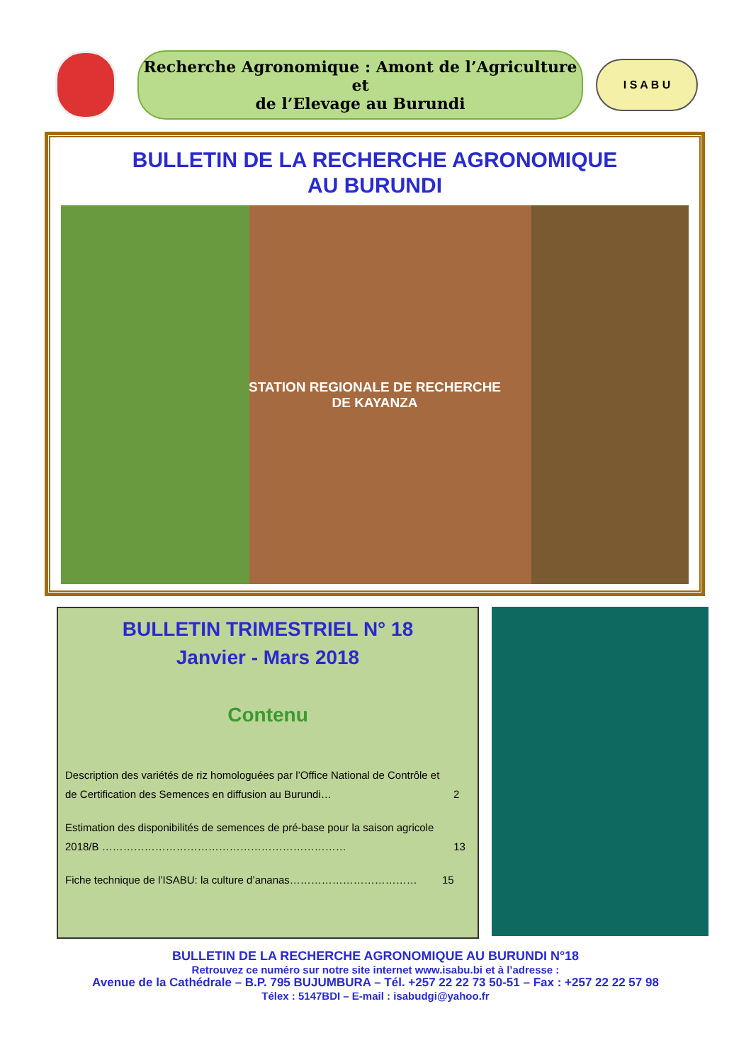Recherche Agronomique : Amont de l’Agriculture et
de l’Elevage au Burundi
I S A B U
BULLETIN DE LA RECHERCHE AGRONOMIQUE
AU BURUNDI
STATION REGIONALE DE RECHERCHE
DE KAYANZA
BULLETIN TRIMESTRIEL N° 18
Janvier - Mars 2018
Contenu
Description des variétés de riz homologuées par l’Office National de Contrôle et de Certification des Semences en diffusion au Burundi… 2
Estimation des disponibilités de semences de pré-base pour la saison agricole 2018/B …………………………………………………………… 13
Fiche technique de l’ISABU: la culture d’ananas……………………………… 15
BULLETIN DE LA RECHERCHE AGRONOMIQUE AU BURUNDI N°18
Retrouvez ce numéro sur notre site internet www.isabu.bi et à l’adresse :
Avenue de la Cathédrale – B.P. 795 BUJUMBURA – Tél. +257 22 22 73 50-51 – Fax : +257 22 22 57 98
Télex : 5147BDI – E-mail : isabudgi@yahoo.fr